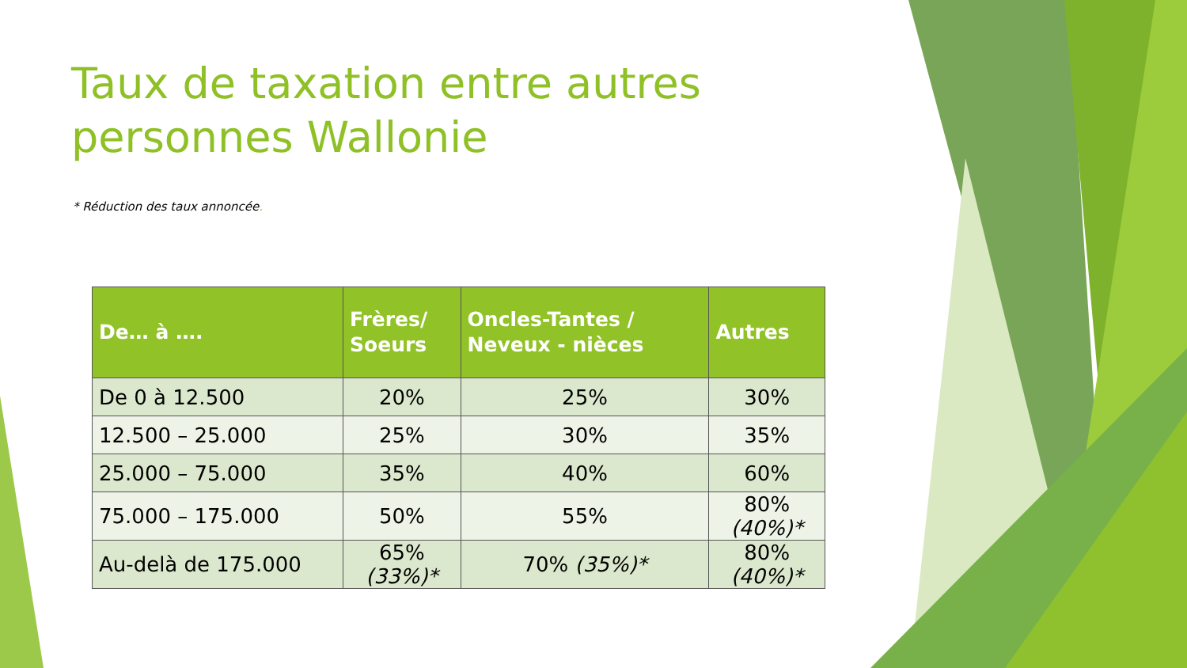Taux de taxation entre autres personnes Wallonie
* Réduction des taux annoncée.
| De… à …. | Frères/ Soeurs | Oncles-Tantes / Neveux - nièces | Autres |
| --- | --- | --- | --- |
| De 0 à 12.500 | 20% | 25% | 30% |
| 12.500 – 25.000 | 25% | 30% | 35% |
| 25.000 – 75.000 | 35% | 40% | 60% |
| 75.000 – 175.000 | 50% | 55% | 80% (40%)* |
| Au-delà de 175.000 | 65% (33%)* | 70% (35%)* | 80% (40%)* |